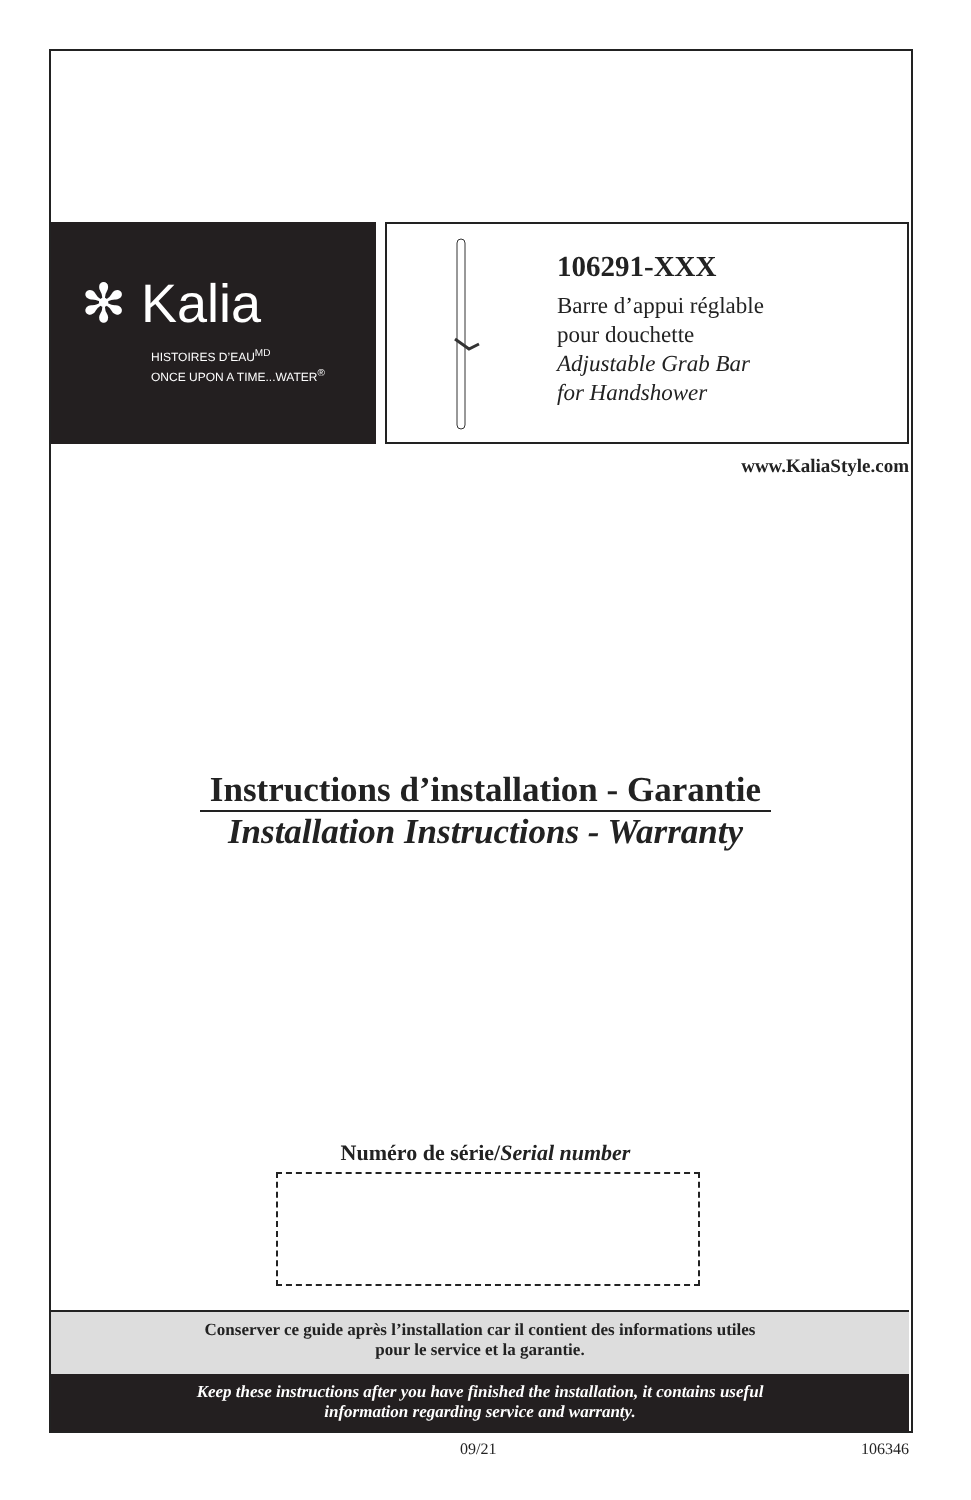✻ Kalia
HISTOIRES D’EAU<sup>MD</sup>
ONCE UPON A TIME...WATER<sup>®</sup>
106291-XXX
Barre d’appui réglable
pour douchette
Adjustable Grab Bar
for Handshower
www.KaliaStyle.com
Instructions d’installation - Garantie
Installation Instructions - Warranty
Numéro de série/Serial number
Conserver ce guide après l’installation car il contient des informations utiles
pour le service et la garantie.
Keep these instructions after you have finished the installation, it contains useful
information regarding service and warranty.
09/21 106346